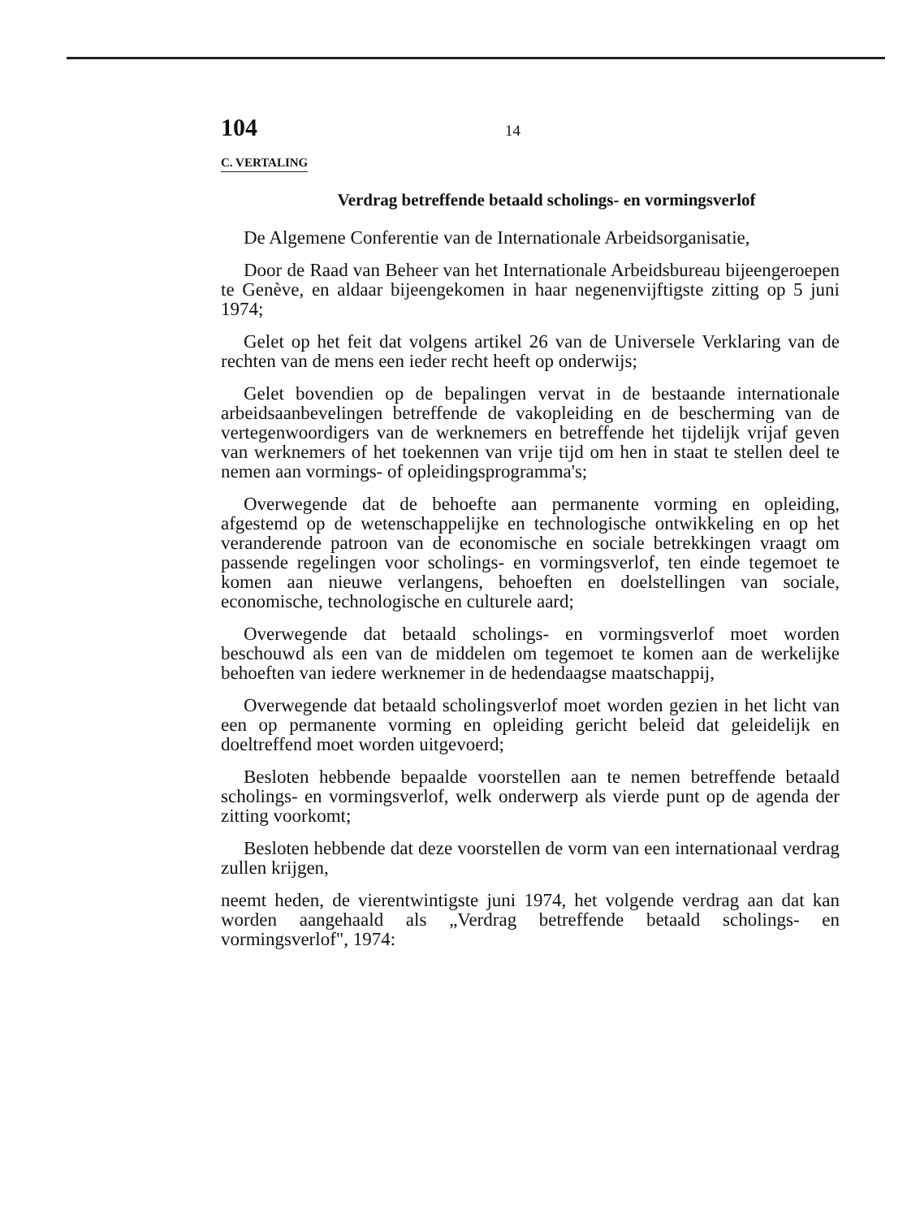104 14
C. VERTALING
Verdrag betreffende betaald scholings- en vormingsverlof
De Algemene Conferentie van de Internationale Arbeidsorganisatie,
Door de Raad van Beheer van het Internationale Arbeidsbureau bijeengeroepen te Genève, en aldaar bijeengekomen in haar negenenvijftigste zitting op 5 juni 1974;
Gelet op het feit dat volgens artikel 26 van de Universele Verklaring van de rechten van de mens een ieder recht heeft op onderwijs;
Gelet bovendien op de bepalingen vervat in de bestaande internationale arbeidsaanbevelingen betreffende de vakopleiding en de bescherming van de vertegenwoordigers van de werknemers en betreffende het tijdelijk vrijaf geven van werknemers of het toekennen van vrije tijd om hen in staat te stellen deel te nemen aan vormings- of opleidingsprogramma's;
Overwegende dat de behoefte aan permanente vorming en opleiding, afgestemd op de wetenschappelijke en technologische ontwikkeling en op het veranderende patroon van de economische en sociale betrekkingen vraagt om passende regelingen voor scholings- en vormingsverlof, ten einde tegemoet te komen aan nieuwe verlangens, behoeften en doelstellingen van sociale, economische, technologische en culturele aard;
Overwegende dat betaald scholings- en vormingsverlof moet worden beschouwd als een van de middelen om tegemoet te komen aan de werkelijke behoeften van iedere werknemer in de hedendaagse maatschappij,
Overwegende dat betaald scholingsverlof moet worden gezien in het licht van een op permanente vorming en opleiding gericht beleid dat geleidelijk en doeltreffend moet worden uitgevoerd;
Besloten hebbende bepaalde voorstellen aan te nemen betreffende betaald scholings- en vormingsverlof, welk onderwerp als vierde punt op de agenda der zitting voorkomt;
Besloten hebbende dat deze voorstellen de vorm van een internationaal verdrag zullen krijgen,
neemt heden, de vierentwintigste juni 1974, het volgende verdrag aan dat kan worden aangehaald als „Verdrag betreffende betaald scholings- en vormingsverlof", 1974: